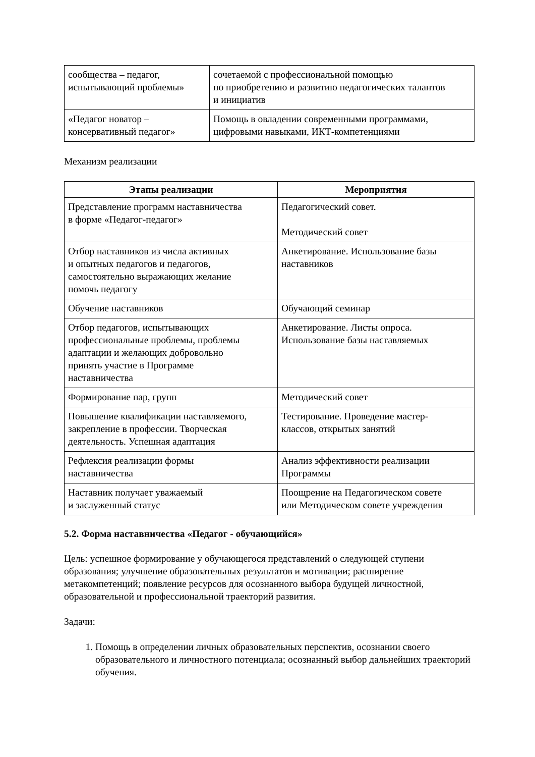| сообщества – педагог, испытывающий проблемы» | сочетаемой с профессиональной помощью по приобретению и развитию педагогических талантов и инициатив |
| «Педагог новатор – консервативный педагог» | Помощь в овладении современными программами, цифровыми навыками, ИКТ-компетенциями |
Механизм реализации
| Этапы реализации | Мероприятия |
| --- | --- |
| Представление программ наставничества в форме «Педагог-педагог» | Педагогический совет. Методический совет |
| Отбор наставников из числа активных и опытных педагогов и педагогов, самостоятельно выражающих желание помочь педагогу | Анкетирование. Использование базы наставников |
| Обучение наставников | Обучающий семинар |
| Отбор педагогов, испытывающих профессиональные проблемы, проблемы адаптации и желающих добровольно принять участие в Программе наставничества | Анкетирование. Листы опроса. Использование базы наставляемых |
| Формирование пар, групп | Методический совет |
| Повышение квалификации наставляемого, закрепление в профессии. Творческая деятельность. Успешная адаптация | Тестирование. Проведение мастер- классов, открытых занятий |
| Рефлексия реализации формы наставничества | Анализ эффективности реализации Программы |
| Наставник получает уважаемый и заслуженный статус | Поощрение на Педагогическом совете или Методическом совете учреждения |
5.2. Форма наставничества «Педагог - обучающийся»
Цель: успешное формирование у обучающегося представлений о следующей ступени образования; улучшение образовательных результатов и мотивации; расширение метакомпетенций; появление ресурсов для осознанного выбора будущей личностной, образовательной и профессиональной траекторий развития.
Задачи:
1. Помощь в определении личных образовательных перспектив, осознании своего образовательного и личностного потенциала; осознанный выбор дальнейших траекторий обучения.